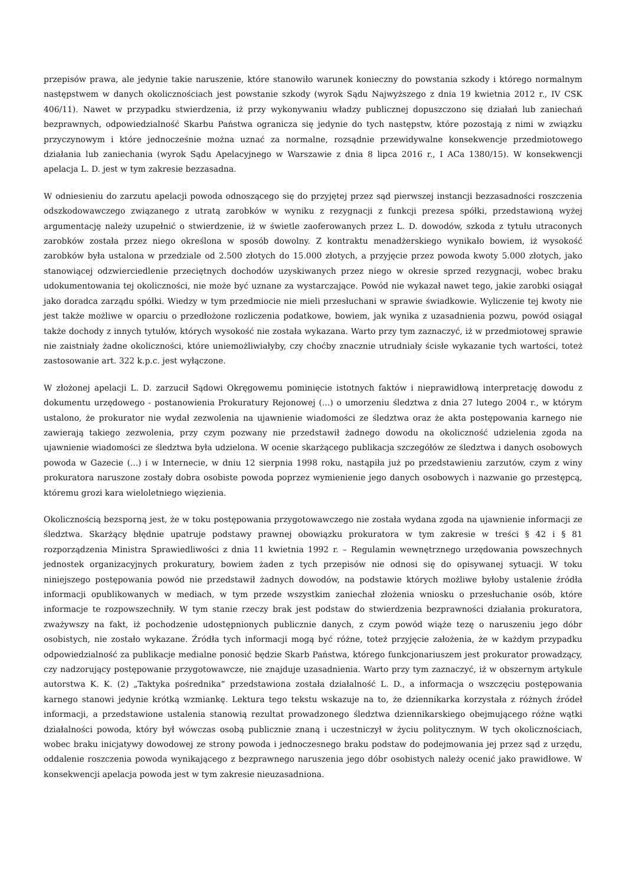przepisów prawa, ale jedynie takie naruszenie, które stanowiło warunek konieczny do powstania szkody i którego normalnym następstwem w danych okolicznościach jest powstanie szkody (wyrok Sądu Najwyższego z dnia 19 kwietnia 2012 r., IV CSK 406/11). Nawet w przypadku stwierdzenia, iż przy wykonywaniu władzy publicznej dopuszczono się działań lub zaniechań bezprawnych, odpowiedzialność Skarbu Państwa ogranicza się jedynie do tych następstw, które pozostają z nimi w związku przyczynowym i które jednocześnie można uznać za normalne, rozsądnie przewidywalne konsekwencje przedmiotowego działania lub zaniechania (wyrok Sądu Apelacyjnego w Warszawie z dnia 8 lipca 2016 r., I ACa 1380/15). W konsekwencji apelacja L. D. jest w tym zakresie bezzasadna.
W odniesieniu do zarzutu apelacji powoda odnoszącego się do przyjętej przez sąd pierwszej instancji bezzasadności roszczenia odszkodowawczego związanego z utratą zarobków w wyniku z rezygnacji z funkcji prezesa spółki, przedstawioną wyżej argumentację należy uzupełnić o stwierdzenie, iż w świetle zaoferowanych przez L. D. dowodów, szkoda z tytułu utraconych zarobków została przez niego określona w sposób dowolny. Z kontraktu menadżerskiego wynikało bowiem, iż wysokość zarobków była ustalona w przedziale od 2.500 złotych do 15.000 złotych, a przyjęcie przez powoda kwoty 5.000 złotych, jako stanowiącej odzwierciedlenie przeciętnych dochodów uzyskiwanych przez niego w okresie sprzed rezygnacji, wobec braku udokumentowania tej okoliczności, nie może być uznane za wystarczające. Powód nie wykazał nawet tego, jakie zarobki osiągał jako doradca zarządu spółki. Wiedzy w tym przedmiocie nie mieli przesłuchani w sprawie świadkowie. Wyliczenie tej kwoty nie jest także możliwe w oparciu o przedłożone rozliczenia podatkowe, bowiem, jak wynika z uzasadnienia pozwu, powód osiągał także dochody z innych tytułów, których wysokość nie została wykazana. Warto przy tym zaznaczyć, iż w przedmiotowej sprawie nie zaistniały żadne okoliczności, które uniemożliwiałyby, czy choćby znacznie utrudniały ścisłe wykazanie tych wartości, toteż zastosowanie art. 322 k.p.c. jest wyłączone.
W złożonej apelacji L. D. zarzucił Sądowi Okręgowemu pominięcie istotnych faktów i nieprawidłową interpretację dowodu z dokumentu urzędowego - postanowienia Prokuratury Rejonowej (...) o umorzeniu śledztwa z dnia 27 lutego 2004 r., w którym ustalono, że prokurator nie wydał zezwolenia na ujawnienie wiadomości ze śledztwa oraz że akta postępowania karnego nie zawierają takiego zezwolenia, przy czym pozwany nie przedstawił żadnego dowodu na okoliczność udzielenia zgoda na ujawnienie wiadomości ze śledztwa była udzielona. W ocenie skarżącego publikacja szczegółów ze śledztwa i danych osobowych powoda w Gazecie (...) i w Internecie, w dniu 12 sierpnia 1998 roku, nastąpiła już po przedstawieniu zarzutów, czym z winy prokuratora naruszone zostały dobra osobiste powoda poprzez wymienienie jego danych osobowych i nazwanie go przestępcą, któremu grozi kara wieloletniego więzienia.
Okolicznością bezsporną jest, że w toku postępowania przygotowawczego nie została wydana zgoda na ujawnienie informacji ze śledztwa. Skarżący błędnie upatruje podstawy prawnej obowiązku prokuratora w tym zakresie w treści § 42 i § 81 rozporządzenia Ministra Sprawiedliwości z dnia 11 kwietnia 1992 r. – Regulamin wewnętrznego urzędowania powszechnych jednostek organizacyjnych prokuratury, bowiem żaden z tych przepisów nie odnosi się do opisywanej sytuacji. W toku niniejszego postępowania powód nie przedstawił żadnych dowodów, na podstawie których możliwe byłoby ustalenie źródła informacji opublikowanych w mediach, w tym przede wszystkim zaniechał złożenia wniosku o przesłuchanie osób, które informacje te rozpowszechniły. W tym stanie rzeczy brak jest podstaw do stwierdzenia bezprawności działania prokuratora, zważywszy na fakt, iż pochodzenie udostępnionych publicznie danych, z czym powód wiąże tezę o naruszeniu jego dóbr osobistych, nie zostało wykazane. Źródła tych informacji mogą być różne, toteż przyjęcie założenia, że w każdym przypadku odpowiedzialność za publikacje medialne ponosić będzie Skarb Państwa, którego funkcjonariuszem jest prokurator prowadzący, czy nadzorujący postępowanie przygotowawcze, nie znajduje uzasadnienia. Warto przy tym zaznaczyć, iż w obszernym artykule autorstwa K. K. (2) „Taktyka pośrednika” przedstawiona została działalność L. D., a informacja o wszczęciu postępowania karnego stanowi jedynie krótką wzmiankę. Lektura tego tekstu wskazuje na to, że dziennikarka korzystała z różnych źródeł informacji, a przedstawione ustalenia stanowią rezultat prowadzonego śledztwa dziennikarskiego obejmującego różne wątki działalności powoda, który był wówczas osobą publicznie znaną i uczestniczył w życiu politycznym. W tych okolicznościach, wobec braku inicjatywy dowodowej ze strony powoda i jednoczesnego braku podstaw do podejmowania jej przez sąd z urzędu, oddalenie roszczenia powoda wynikającego z bezprawnego naruszenia jego dóbr osobistych należy ocenić jako prawidłowe. W konsekwencji apelacja powoda jest w tym zakresie nieuzasadniona.